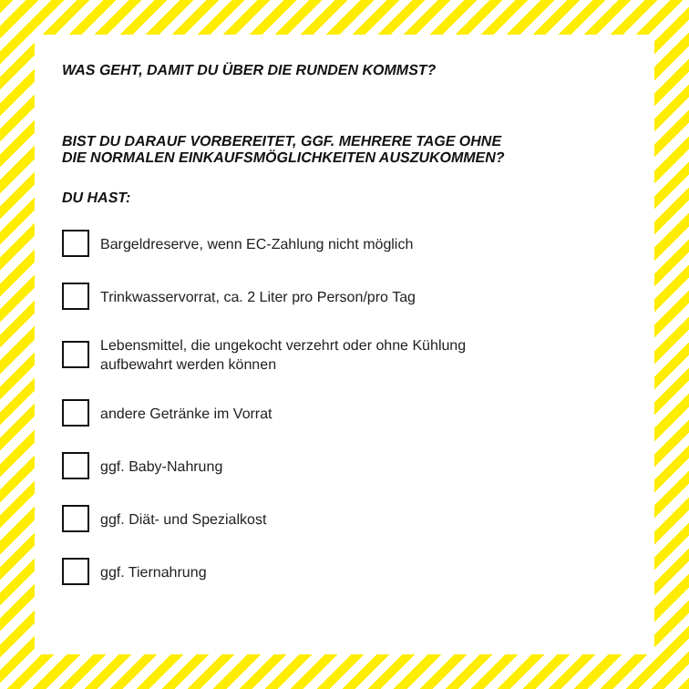WAS GEHT, DAMIT DU ÜBER DIE RUNDEN KOMMST?
BIST DU DARAUF VORBEREITET, GGF. MEHRERE TAGE OHNE
DIE NORMALEN EINKAUFSMÖGLICHKEITEN AUSZUKOMMEN?
DU HAST:
Bargeldreserve, wenn EC-Zahlung nicht möglich
Trinkwasservorrat, ca. 2 Liter pro Person/pro Tag
Lebensmittel, die ungekocht verzehrt oder ohne Kühlung
aufbewahrt werden können
andere Getränke im Vorrat
ggf. Baby-Nahrung
ggf. Diät- und Spezialkost
ggf. Tiernahrung